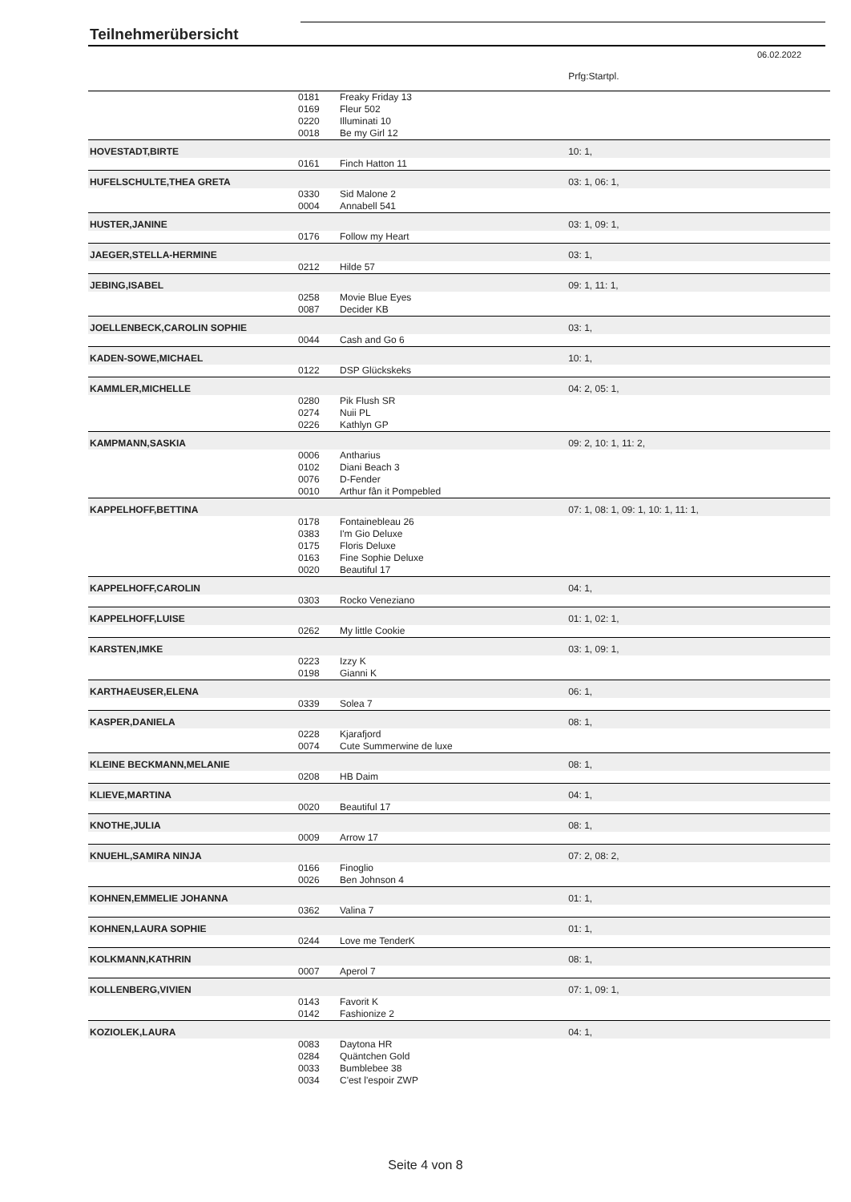Teilnehmerübersicht
06.02.2022
| | | | Prfg:Startpl. |
| | 0181 | Freaky Friday 13 | |
| | 0169 | Fleur 502 | |
| | 0220 | Illuminati 10 | |
| | 0018 | Be my Girl 12 | |
| HOVESTADT,BIRTE | | | 10: 1, |
| | 0161 | Finch Hatton 11 | |
| HUFELSCHULTE,THEA GRETA | | | 03: 1, 06: 1, |
| | 0330 | Sid Malone 2 | |
| | 0004 | Annabell 541 | |
| HUSTER,JANINE | | | 03: 1, 09: 1, |
| | 0176 | Follow my Heart | |
| JAEGER,STELLA-HERMINE | | | 03: 1, |
| | 0212 | Hilde 57 | |
| JEBING,ISABEL | | | 09: 1, 11: 1, |
| | 0258 | Movie Blue Eyes | |
| | 0087 | Decider KB | |
| JOELLENBECK,CAROLIN SOPHIE | | | 03: 1, |
| | 0044 | Cash and Go 6 | |
| KADEN-SOWE,MICHAEL | | | 10: 1, |
| | 0122 | DSP Glückskeks | |
| KAMMLER,MICHELLE | | | 04: 2, 05: 1, |
| | 0280 | Pik Flush SR | |
| | 0274 | Nuii PL | |
| | 0226 | Kathlyn GP | |
| KAMPMANN,SASKIA | | | 09: 2, 10: 1, 11: 2, |
| | 0006 | Antharius | |
| | 0102 | Diani Beach 3 | |
| | 0076 | D-Fender | |
| | 0010 | Arthur fân it Pompebled | |
| KAPPELHOFF,BETTINA | | | 07: 1, 08: 1, 09: 1, 10: 1, 11: 1, |
| | 0178 | Fontainebleau 26 | |
| | 0383 | I'm Gio Deluxe | |
| | 0175 | Floris Deluxe | |
| | 0163 | Fine Sophie Deluxe | |
| | 0020 | Beautiful 17 | |
| KAPPELHOFF,CAROLIN | | | 04: 1, |
| | 0303 | Rocko Veneziano | |
| KAPPELHOFF,LUISE | | | 01: 1, 02: 1, |
| | 0262 | My little Cookie | |
| KARSTEN,IMKE | | | 03: 1, 09: 1, |
| | 0223 | Izzy K | |
| | 0198 | Gianni K | |
| KARTHAEUSER,ELENA | | | 06: 1, |
| | 0339 | Solea 7 | |
| KASPER,DANIELA | | | 08: 1, |
| | 0228 | Kjarafjord | |
| | 0074 | Cute Summerwine de luxe | |
| KLEINE BECKMANN,MELANIE | | | 08: 1, |
| | 0208 | HB Daim | |
| KLIEVE,MARTINA | | | 04: 1, |
| | 0020 | Beautiful 17 | |
| KNOTHE,JULIA | | | 08: 1, |
| | 0009 | Arrow 17 | |
| KNUEHL,SAMIRA NINJA | | | 07: 2, 08: 2, |
| | 0166 | Finoglio | |
| | 0026 | Ben Johnson 4 | |
| KOHNEN,EMMELIE JOHANNA | | | 01: 1, |
| | 0362 | Valina 7 | |
| KOHNEN,LAURA SOPHIE | | | 01: 1, |
| | 0244 | Love me TenderK | |
| KOLKMANN,KATHRIN | | | 08: 1, |
| | 0007 | Aperol 7 | |
| KOLLENBERG,VIVIEN | | | 07: 1, 09: 1, |
| | 0143 | Favorit K | |
| | 0142 | Fashionize 2 | |
| KOZIOLEK,LAURA | | | 04: 1, |
| | 0083 | Daytona HR | |
| | 0284 | Quäntchen Gold | |
| | 0033 | Bumblebee 38 | |
| | 0034 | C'est l'espoir ZWP | |
Seite 4 von 8